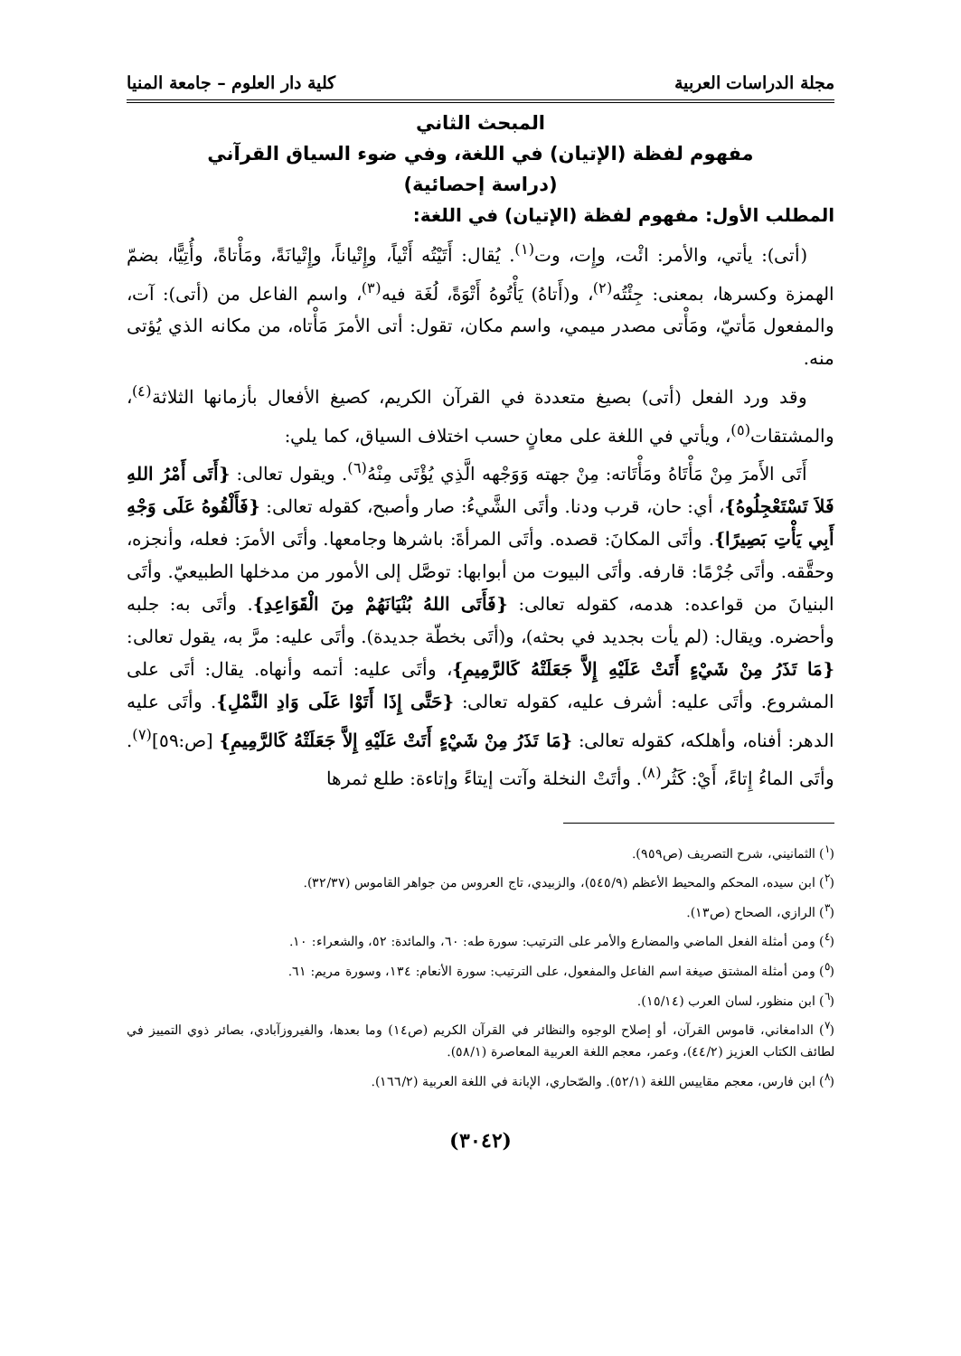مجلة الدراسات العربية كلية دار العلوم – جامعة المنيا
المبحث الثاني
مفهوم لفظة (الإتيان) في اللغة، وفي ضوء السياق القرآني
(دراسة إحصائية)
المطلب الأول: مفهوم لفظة (الإتيان) في اللغة:
(أتى): يأتي، والأمر: ائْت، وإِت، وت<sup>(١)</sup>. يُقال: أَتَيْتُه أَتْياً، وإِتْياناً، وإِتْيانَةً، ومَأْتاةً، وأُتِيًّا، بضمّ الهمزة وكسرها، بمعنى: جِئْتُه<sup>(٢)</sup>، و(أَتاهُ) يَأْتُوهُ أَتْوَةً، لُغَة فيه<sup>(٣)</sup>، واسم الفاعل من (أتى): آت، والمفعول مَأتيّ، ومَأْتى مصدر ميمي، واسم مكان، تقول: أتى الأمرَ مَأْتاه، من مكانه الذي يُؤتى منه.
وقد ورد الفعل (أتى) بصيغ متعددة في القرآن الكريم، كصيغ الأفعال بأزمانها الثلاثة<sup>(٤)</sup>، والمشتقات<sup>(٥)</sup>، ويأتي في اللغة على معانٍ حسب اختلاف السياق، كما يلي:
أَتَى الأَمرَ مِنْ مَأْتَاهُ ومَأْتَاته: مِنْ جهته وَوَجْهه الَّذِي يُؤْتَى مِنْهُ<sup>(٦)</sup>. ويقول تعالى: {أَتَى أَمْرُ اللهِ فَلاَ تَسْتَعْجِلُوهُ}، أي: حان، قرب ودنا. وأتَى الشَّيءُ: صار وأصبح، كقوله تعالى: {فَأَلْقُوهُ عَلَى وَجْهِ أَبِي يَأْتِ بَصِيرًا}. وأتَى المكانَ: قصده. وأتَى المرأةَ: باشرها وجامعها. وأتَى الأمرَ: فعله، وأنجزه، وحقَّقه. وأتَى جُرْمًا: قارفه. وأتَى البيوت من أبوابها: توصَّل إلى الأمور من مدخلها الطبيعيّ. وأتَى البنيانَ من قواعده: هدمه، كقوله تعالى: {فَأَتَى اللهُ بُنْيَانَهُمْ مِنَ الْقَوَاعِدِ}. وأتَى به: جلبه وأحضره. ويقال: (لم يأت بجديد في بحثه)، و(أتَى بخطّة جديدة). وأتَى عليه: مرَّ به، يقول تعالى: {مَا تَذَرُ مِنْ شَيْءٍ أَتَتْ عَلَيْهِ إِلاَّ جَعَلَتْهُ كَالرَّمِيمِ}، وأتَى عليه: أتمه وأنهاه. يقال: أتَى على المشروع. وأتَى عليه: أشرف عليه، كقوله تعالى: {حَتَّى إِذَا أَتَوْا عَلَى وَادِ النَّمْلِ}. وأتَى عليه الدهر: أفناه، وأهلكه، كقوله تعالى: {مَا تَذَرُ مِنْ شَيْءٍ أَتَتْ عَلَيْهِ إِلاَّ جَعَلَتْهُ كَالرَّمِيمِ} [ص:٥٩]<sup>(٧)</sup>. وأتَى الماءُ إِتاءً، أَيْ: كَثُر<sup>(٨)</sup>. وأتَتْ النخلة وآتت إيتاءً وإتاءة: طلع ثمرها
(<sup>١</sup>) الثمانيني، شرح التصريف (ص٩٥٩).
(<sup>٢</sup>) ابن سيده، المحكم والمحيط الأعظم (٥٤٥/٩)، والزبيدي، تاج العروس من جواهر القاموس (٣٢/٣٧).
(<sup>٣</sup>) الرازي، الصحاح (ص١٣).
(<sup>٤</sup>) ومن أمثلة الفعل الماضي والمضارع والأمر على الترتيب: سورة طه: ٦٠، والمائدة: ٥٢، والشعراء: ١٠.
(<sup>٥</sup>) ومن أمثلة المشتق صيغة اسم الفاعل والمفعول، على الترتيب: سورة الأنعام: ١٣٤، وسورة مريم: ٦١.
(<sup>٦</sup>) ابن منظور، لسان العرب (١٥/١٤).
(<sup>٧</sup>) الدامغاني، قاموس القرآن، أو إصلاح الوجوه والنظائر في القرآن الكريم (ص١٤) وما بعدها، والفيروزآبادي، بصائر ذوي التمييز في لطائف الكتاب العزيز (٤٤/٢)، وعمر، معجم اللغة العربية المعاصرة (٥٨/١).
(<sup>٨</sup>) ابن فارس، معجم مقاييس اللغة (٥٢/١). والصّحاري، الإبانة في اللغة العربية (١٦٦/٢).
(٣٠٤٢)